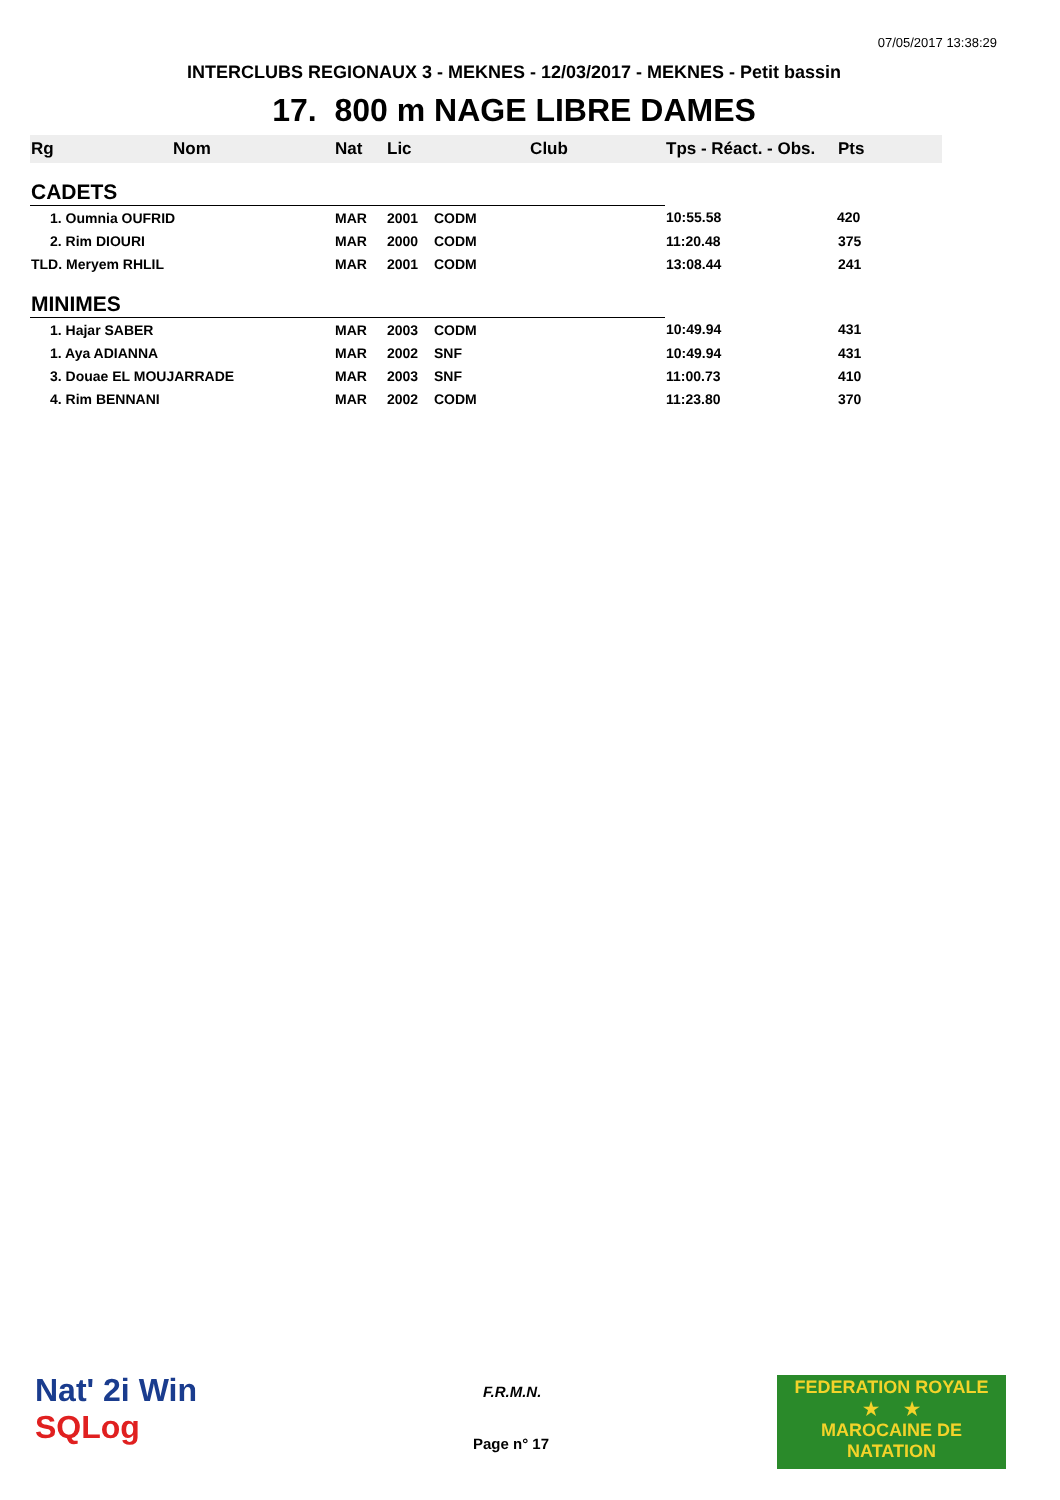07/05/2017 13:38:29
INTERCLUBS REGIONAUX 3 - MEKNES - 12/03/2017 - MEKNES - Petit bassin
17. 800 m NAGE LIBRE DAMES
| Rg | Nom | Nat | Lic | Club | Tps - Réact. - Obs. | Pts |
| --- | --- | --- | --- | --- | --- | --- |
| CADETS | | | | | | |
| 1. Oumnia OUFRID | | MAR | 2001 | CODM | 10:55.58 | 420 |
| 2. Rim DIOURI | | MAR | 2000 | CODM | 11:20.48 | 375 |
| TLD. Meryem RHLIL | | MAR | 2001 | CODM | 13:08.44 | 241 |
| MINIMES | | | | | | |
| 1. Hajar SABER | | MAR | 2003 | CODM | 10:49.94 | 431 |
| 1. Aya ADIANNA | | MAR | 2002 | SNF | 10:49.94 | 431 |
| 3. Douae EL MOUJARRADE | | MAR | 2003 | SNF | 11:00.73 | 410 |
| 4. Rim BENNANI | | MAR | 2002 | CODM | 11:23.80 | 370 |
Nat' 2i Win
SQLog
F.R.M.N.
Page n° 17
FEDERATION ROYALE
★ ★
MAROCAINE DE NATATION